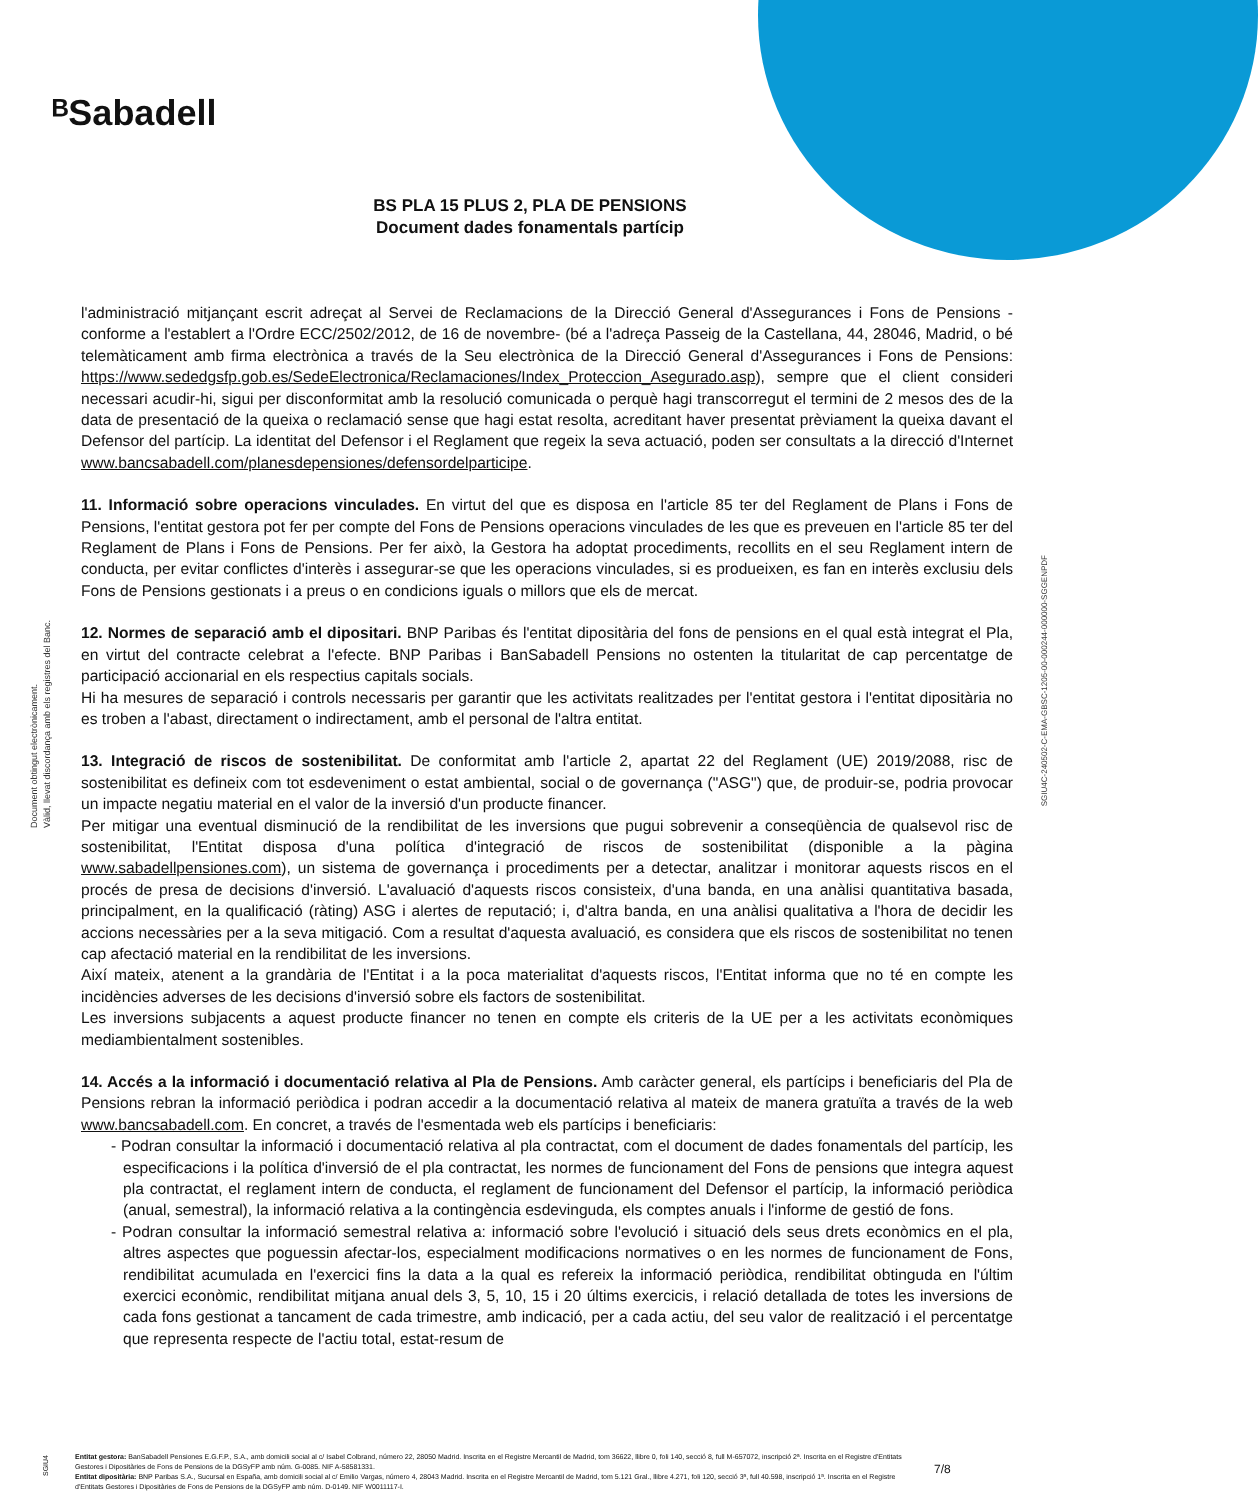ᴮSabadell
BS PLA 15 PLUS 2, PLA DE PENSIONS
Document dades fonamentals partícip
Document obtingut electrònicament.
Vàlid, llevat discordança amb els registres del Banc.
SGIU4C-240502-C-EMA-GBSC-1205-00-000244-000000-SGGENPDF
l'administració mitjançant escrit adreçat al Servei de Reclamacions de la Direcció General d'Assegurances i Fons de Pensions -conforme a l'establert a l'Ordre ECC/2502/2012, de 16 de novembre- (bé a l'adreça Passeig de la Castellana, 44, 28046, Madrid, o bé telemàticament amb firma electrònica a través de la Seu electrònica de la Direcció General d'Assegurances i Fons de Pensions: https://www.sededgsfp.gob.es/SedeElectronica/Reclamaciones/Index_Proteccion_Asegurado.asp), sempre que el client consideri necessari acudir-hi, sigui per disconformitat amb la resolució comunicada o perquè hagi transcorregut el termini de 2 mesos des de la data de presentació de la queixa o reclamació sense que hagi estat resolta, acreditant haver presentat prèviament la queixa davant el Defensor del partícip. La identitat del Defensor i el Reglament que regeix la seva actuació, poden ser consultats a la direcció d'Internet www.bancsabadell.com/planesdepensiones/defensordelparticipe.
11. Informació sobre operacions vinculades. En virtut del que es disposa en l'article 85 ter del Reglament de Plans i Fons de Pensions, l'entitat gestora pot fer per compte del Fons de Pensions operacions vinculades de les que es preveuen en l'article 85 ter del Reglament de Plans i Fons de Pensions. Per fer això, la Gestora ha adoptat procediments, recollits en el seu Reglament intern de conducta, per evitar conflictes d'interès i assegurar-se que les operacions vinculades, si es produeixen, es fan en interès exclusiu dels Fons de Pensions gestionats i a preus o en condicions iguals o millors que els de mercat.
12. Normes de separació amb el dipositari. BNP Paribas és l'entitat dipositària del fons de pensions en el qual està integrat el Pla, en virtut del contracte celebrat a l'efecte. BNP Paribas i BanSabadell Pensions no ostenten la titularitat de cap percentatge de participació accionarial en els respectius capitals socials.
Hi ha mesures de separació i controls necessaris per garantir que les activitats realitzades per l'entitat gestora i l'entitat dipositària no es troben a l'abast, directament o indirectament, amb el personal de l'altra entitat.
13. Integració de riscos de sostenibilitat. De conformitat amb l'article 2, apartat 22 del Reglament (UE) 2019/2088, risc de sostenibilitat es defineix com tot esdeveniment o estat ambiental, social o de governança ("ASG") que, de produir-se, podria provocar un impacte negatiu material en el valor de la inversió d'un producte financer.
Per mitigar una eventual disminució de la rendibilitat de les inversions que pugui sobrevenir a conseqüència de qualsevol risc de sostenibilitat, l'Entitat disposa d'una política d'integració de riscos de sostenibilitat (disponible a la pàgina www.sabadellpensiones.com), un sistema de governança i procediments per a detectar, analitzar i monitorar aquests riscos en el procés de presa de decisions d'inversió. L'avaluació d'aquests riscos consisteix, d'una banda, en una anàlisi quantitativa basada, principalment, en la qualificació (ràting) ASG i alertes de reputació; i, d'altra banda, en una anàlisi qualitativa a l'hora de decidir les accions necessàries per a la seva mitigació. Com a resultat d'aquesta avaluació, es considera que els riscos de sostenibilitat no tenen cap afectació material en la rendibilitat de les inversions.
Així mateix, atenent a la grandària de l'Entitat i a la poca materialitat d'aquests riscos, l'Entitat informa que no té en compte les incidències adverses de les decisions d'inversió sobre els factors de sostenibilitat.
Les inversions subjacents a aquest producte financer no tenen en compte els criteris de la UE per a les activitats econòmiques mediambientalment sostenibles.
14. Accés a la informació i documentació relativa al Pla de Pensions. Amb caràcter general, els partícips i beneficiaris del Pla de Pensions rebran la informació periòdica i podran accedir a la documentació relativa al mateix de manera gratuïta a través de la web www.bancsabadell.com. En concret, a través de l'esmentada web els partícips i beneficiaris:
- Podran consultar la informació i documentació relativa al pla contractat, com el document de dades fonamentals del partícip, les especificacions i la política d'inversió de el pla contractat, les normes de funcionament del Fons de pensions que integra aquest pla contractat, el reglament intern de conducta, el reglament de funcionament del Defensor el partícip, la informació periòdica (anual, semestral), la informació relativa a la contingència esdevinguda, els comptes anuals i l'informe de gestió de fons.
- Podran consultar la informació semestral relativa a: informació sobre l'evolució i situació dels seus drets econòmics en el pla, altres aspectes que poguessin afectar-los, especialment modificacions normatives o en les normes de funcionament de Fons, rendibilitat acumulada en l'exercici fins la data a la qual es refereix la informació periòdica, rendibilitat obtinguda en l'últim exercici econòmic, rendibilitat mitjana anual dels 3, 5, 10, 15 i 20 últims exercicis, i relació detallada de totes les inversions de cada fons gestionat a tancament de cada trimestre, amb indicació, per a cada actiu, del seu valor de realització i el percentatge que representa respecte de l'actiu total, estat-resum de
SGIU4
Entitat gestora: BanSabadell Pensiones E.G.F.P., S.A., amb domicili social al c/ Isabel Colbrand, número 22, 28050 Madrid. Inscrita en el Registre Mercantil de Madrid, tom 36622, llibre 0, foli 140, secció 8, full M-657072, inscripció 2ª. Inscrita en el Registre d'Entitats Gestores i Dipositàries de Fons de Pensions de la DGSyFP amb núm. G-0085. NIF A-58581331.
Entitat dipositària: BNP Paribas S.A., Sucursal en España, amb domicili social al c/ Emilio Vargas, número 4, 28043 Madrid. Inscrita en el Registre Mercantil de Madrid, tom 5.121 Gral., llibre 4.271, foli 120, secció 3ª, full 40.598, inscripció 1ª. Inscrita en el Registre d'Entitats Gestores i Dipositàries de Fons de Pensions de la DGSyFP amb núm. D-0149. NIF W0011117-I.
7/8